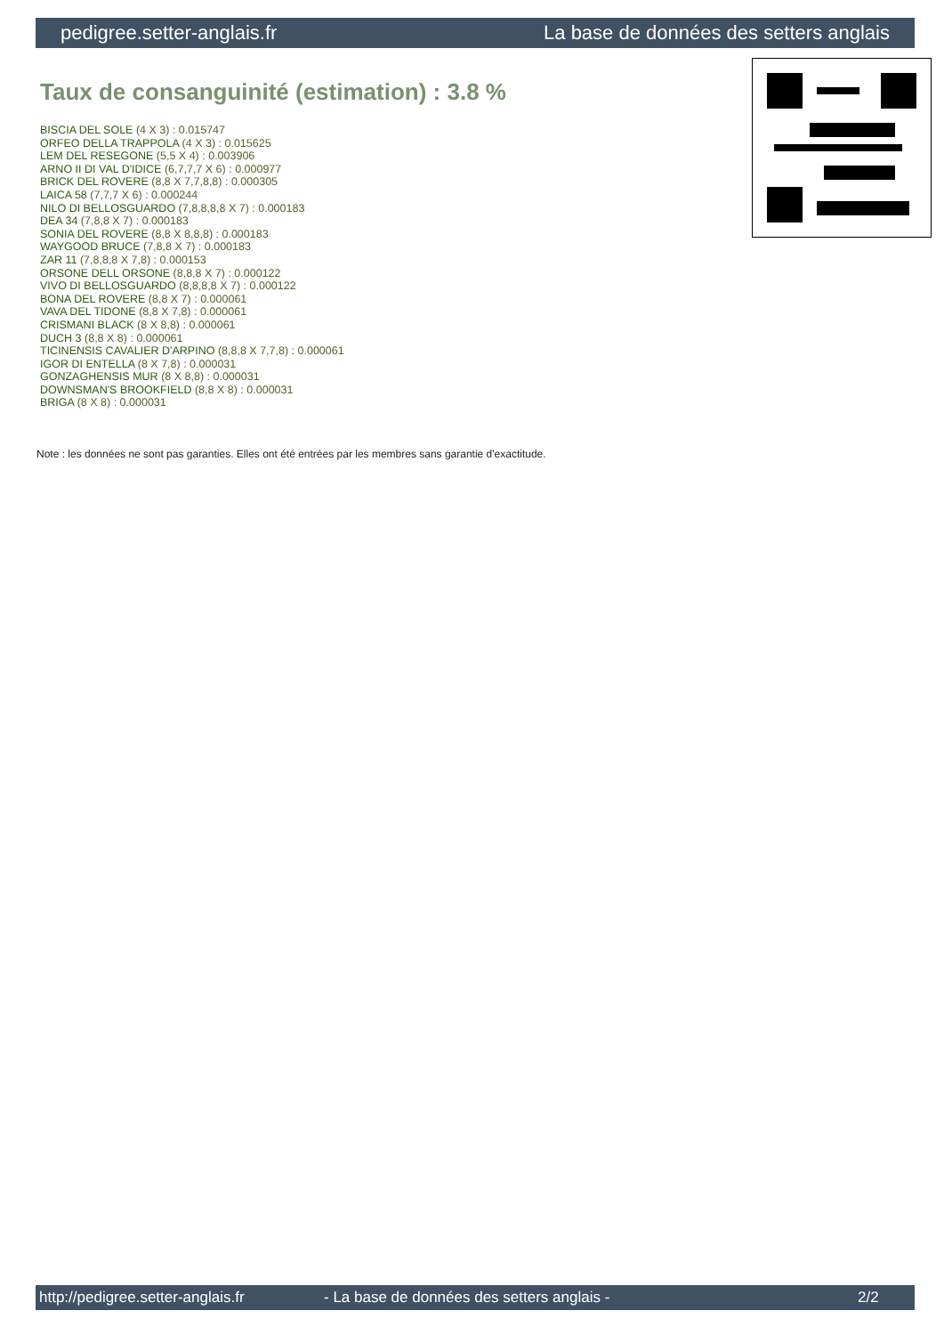pedigree.setter-anglais.fr La base de données des setters anglais
Taux de consanguinité (estimation) : 3.8 %
BISCIA DEL SOLE (4 X 3) : 0.015747
ORFEO DELLA TRAPPOLA (4 X 3) : 0.015625
LEM DEL RESEGONE (5,5 X 4) : 0.003906
ARNO II DI VAL D'IDICE (6,7,7,7 X 6) : 0.000977
BRICK DEL ROVERE (8,8 X 7,7,8,8) : 0.000305
LAICA 58 (7,7,7 X 6) : 0.000244
NILO DI BELLOSGUARDO (7,8,8,8,8 X 7) : 0.000183
DEA 34 (7,8,8 X 7) : 0.000183
SONIA DEL ROVERE (8,8 X 8,8,8) : 0.000183
WAYGOOD BRUCE (7,8,8 X 7) : 0.000183
ZAR 11 (7,8,8,8 X 7,8) : 0.000153
ORSONE DELL ORSONE (8,8,8 X 7) : 0.000122
VIVO DI BELLOSGUARDO (8,8,8,8 X 7) : 0.000122
BONA DEL ROVERE (8,8 X 7) : 0.000061
VAVA DEL TIDONE (8,8 X 7,8) : 0.000061
CRISMANI BLACK (8 X 8,8) : 0.000061
DUCH 3 (8,8 X 8) : 0.000061
TICINENSIS CAVALIER D'ARPINO (8,8,8 X 7,7,8) : 0.000061
IGOR DI ENTELLA (8 X 7,8) : 0.000031
GONZAGHENSIS MUR (8 X 8,8) : 0.000031
DOWNSMAN'S BROOKFIELD (8,8 X 8) : 0.000031
BRIGA (8 X 8) : 0.000031
Note : les données ne sont pas garanties. Elles ont été entrées par les membres sans garantie d'exactitude.
http://pedigree.setter-anglais.fr - La base de données des setters anglais - 2/2